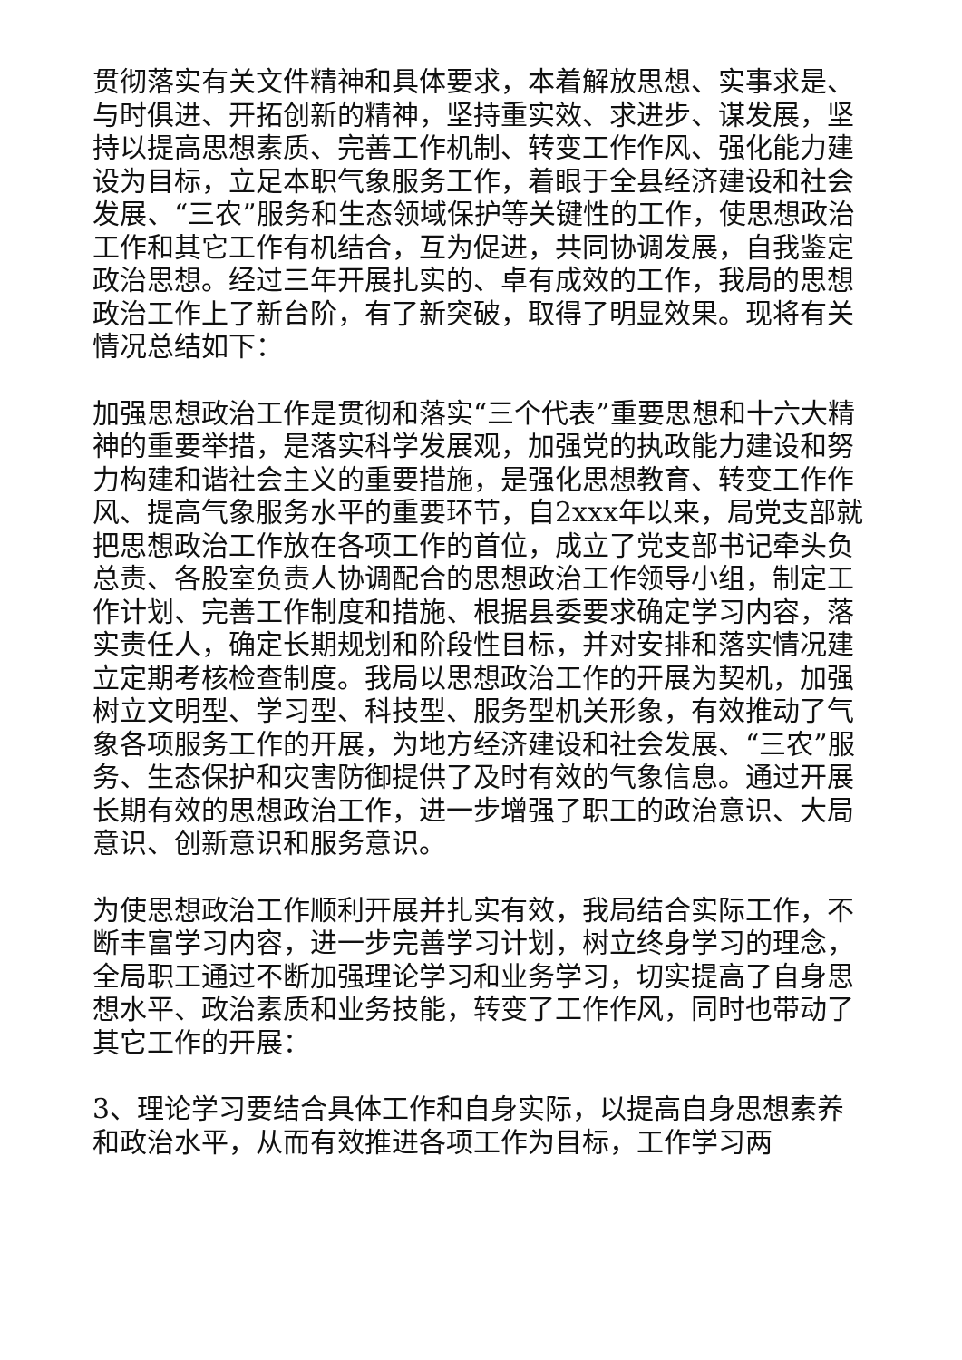贯彻落实有关文件精神和具体要求，本着解放思想、实事求是、与时俱进、开拓创新的精神，坚持重实效、求进步、谋发展，坚持以提高思想素质、完善工作机制、转变工作作风、强化能力建设为目标，立足本职气象服务工作，着眼于全县经济建设和社会发展、“三农”服务和生态领域保护等关键性的工作，使思想政治工作和其它工作有机结合，互为促进，共同协调发展，自我鉴定政治思想。经过三年开展扎实的、卓有成效的工作，我局的思想政治工作上了新台阶，有了新突破，取得了明显效果。现将有关情况总结如下：
加强思想政治工作是贯彻和落实“三个代表”重要思想和十六大精神的重要举措，是落实科学发展观，加强党的执政能力建设和努力构建和谐社会主义的重要措施，是强化思想教育、转变工作作风、提高气象服务水平的重要环节，自2xxx年以来，局党支部就把思想政治工作放在各项工作的首位，成立了党支部书记牵头负总责、各股室负责人协调配合的思想政治工作领导小组，制定工作计划、完善工作制度和措施、根据县委要求确定学习内容，落实责任人，确定长期规划和阶段性目标，并对安排和落实情况建立定期考核检查制度。我局以思想政治工作的开展为契机，加强树立文明型、学习型、科技型、服务型机关形象，有效推动了气象各项服务工作的开展，为地方经济建设和社会发展、“三农”服务、生态保护和灾害防御提供了及时有效的气象信息。通过开展长期有效的思想政治工作，进一步增强了职工的政治意识、大局意识、创新意识和服务意识。
为使思想政治工作顺利开展并扎实有效，我局结合实际工作，不断丰富学习内容，进一步完善学习计划，树立终身学习的理念，全局职工通过不断加强理论学习和业务学习，切实提高了自身思想水平、政治素质和业务技能，转变了工作作风，同时也带动了其它工作的开展：
3、理论学习要结合具体工作和自身实际，以提高自身思想素养和政治水平，从而有效推进各项工作为目标，工作学习两